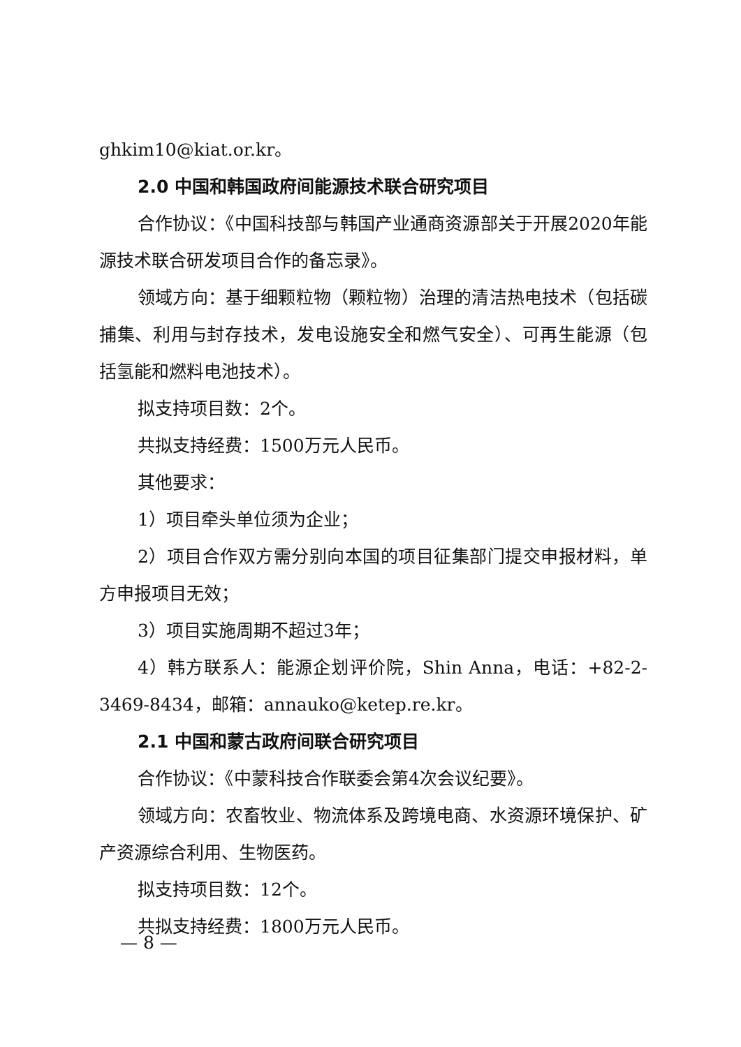ghkim10@kiat.or.kr。
2.0 中国和韩国政府间能源技术联合研究项目
合作协议：《中国科技部与韩国产业通商资源部关于开展2020年能源技术联合研发项目合作的备忘录》。
领域方向：基于细颗粒物（颗粒物）治理的清洁热电技术（包括碳捕集、利用与封存技术，发电设施安全和燃气安全）、可再生能源（包括氢能和燃料电池技术）。
拟支持项目数：2个。
共拟支持经费：1500万元人民币。
其他要求：
1）项目牵头单位须为企业；
2）项目合作双方需分别向本国的项目征集部门提交申报材料，单方申报项目无效；
3）项目实施周期不超过3年；
4）韩方联系人：能源企划评价院，Shin Anna，电话：+82-2-3469-8434，邮箱：annauko@ketep.re.kr。
2.1 中国和蒙古政府间联合研究项目
合作协议：《中蒙科技合作联委会第4次会议纪要》。
领域方向：农畜牧业、物流体系及跨境电商、水资源环境保护、矿产资源综合利用、生物医药。
拟支持项目数：12个。
共拟支持经费：1800万元人民币。
— 8 —